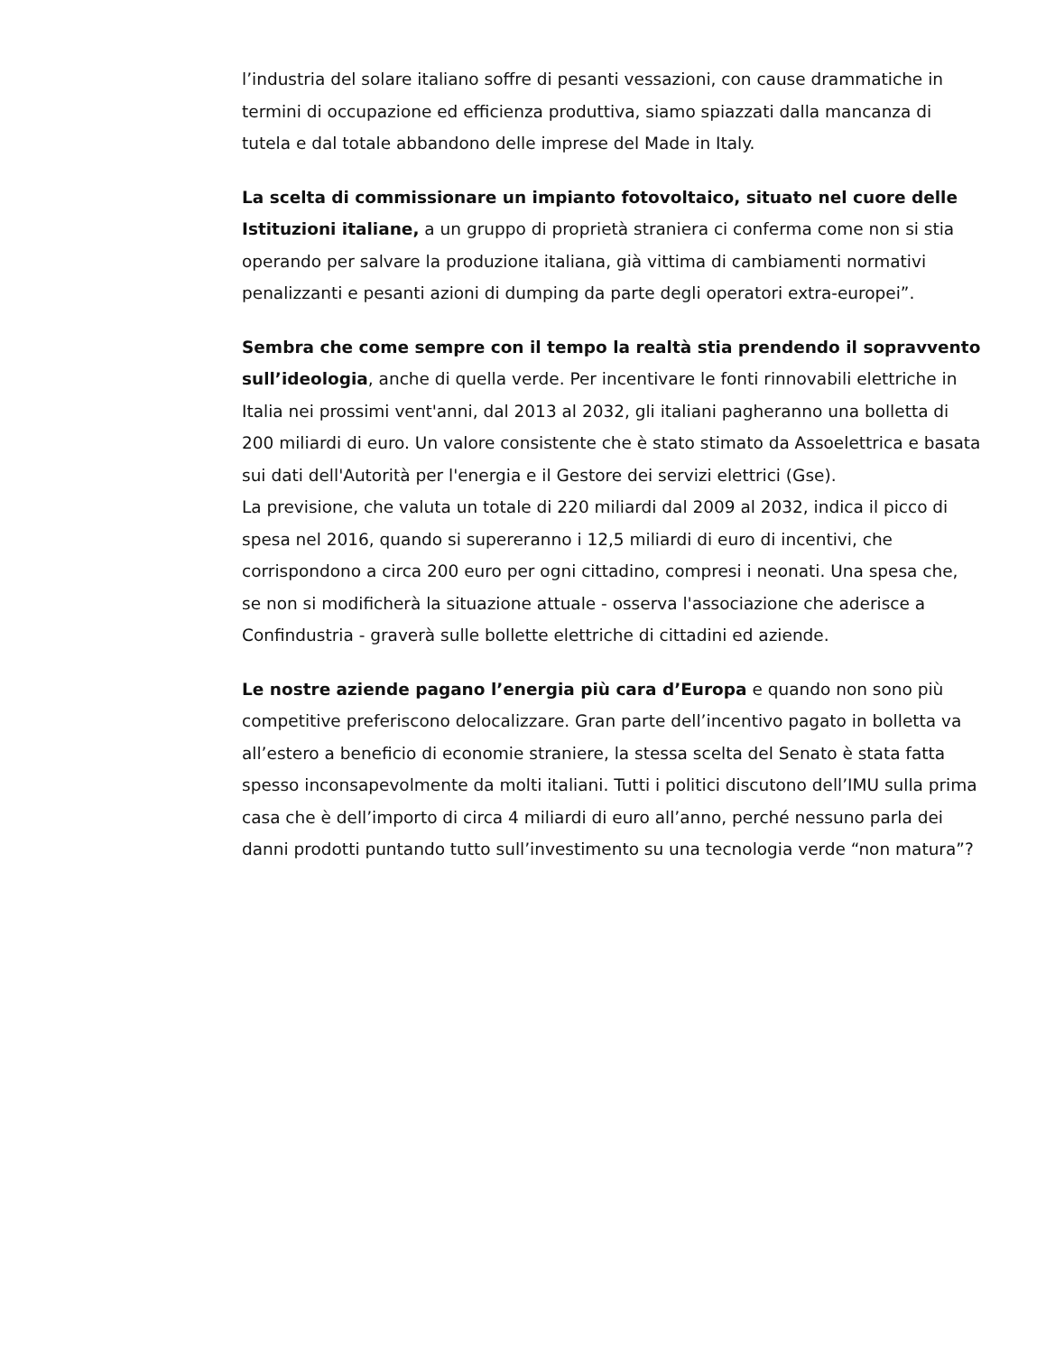l’industria del solare italiano soffre di pesanti vessazioni, con cause drammatiche in termini di occupazione ed efficienza produttiva, siamo spiazzati dalla mancanza di tutela e dal totale abbandono delle imprese del Made in Italy.
La scelta di commissionare un impianto fotovoltaico, situato nel cuore delle Istituzioni italiane, a un gruppo di proprietà straniera ci conferma come non si stia operando per salvare la produzione italiana, già vittima di cambiamenti normativi penalizzanti e pesanti azioni di dumping da parte degli operatori extra-europei”.
Sembra che come sempre con il tempo la realtà stia prendendo il sopravvento sull’ideologia, anche di quella verde. Per incentivare le fonti rinnovabili elettriche in Italia nei prossimi vent'anni, dal 2013 al 2032, gli italiani pagheranno una bolletta di 200 miliardi di euro. Un valore consistente che è stato stimato da Assoelettrica e basata sui dati dell'Autorità per l'energia e il Gestore dei servizi elettrici (Gse).
La previsione, che valuta un totale di 220 miliardi dal 2009 al 2032, indica il picco di spesa nel 2016, quando si supereranno i 12,5 miliardi di euro di incentivi, che corrispondono a circa 200 euro per ogni cittadino, compresi i neonati. Una spesa che, se non si modificherà la situazione attuale - osserva l'associazione che aderisce a Confindustria - graverà sulle bollette elettriche di cittadini ed aziende.
Le nostre aziende pagano l’energia più cara d’Europa e quando non sono più competitive preferiscono delocalizzare. Gran parte dell’incentivo pagato in bolletta va all’estero a beneficio di economie straniere, la stessa scelta del Senato è stata fatta spesso inconsapevolmente da molti italiani. Tutti i politici discutono dell’IMU sulla prima casa che è dell’importo di circa 4 miliardi di euro all’anno, perché nessuno parla dei danni prodotti puntando tutto sull’investimento su una tecnologia verde “non matura”?